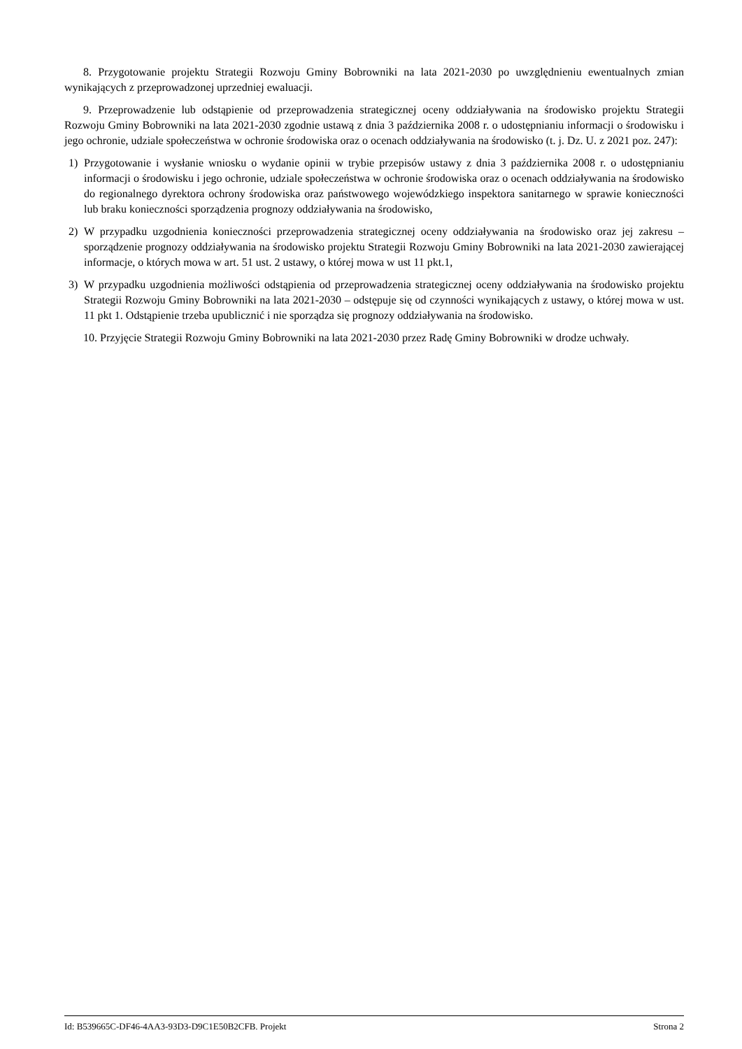8. Przygotowanie projektu Strategii Rozwoju Gminy Bobrowniki na lata 2021-2030 po uwzględnieniu ewentualnych zmian wynikających z przeprowadzonej uprzedniej ewaluacji.
9. Przeprowadzenie lub odstąpienie od przeprowadzenia strategicznej oceny oddziaływania na środowisko projektu Strategii Rozwoju Gminy Bobrowniki na lata 2021-2030 zgodnie ustawą z dnia 3 października 2008 r. o udostępnianiu informacji o środowisku i jego ochronie, udziale społeczeństwa w ochronie środowiska oraz o ocenach oddziaływania na środowisko (t. j. Dz. U. z 2021 poz. 247):
1) Przygotowanie i wysłanie wniosku o wydanie opinii w trybie przepisów ustawy z dnia 3 października 2008 r. o udostępnianiu informacji o środowisku i jego ochronie, udziale społeczeństwa w ochronie środowiska oraz o ocenach oddziaływania na środowisko do regionalnego dyrektora ochrony środowiska oraz państwowego wojewódzkiego inspektora sanitarnego w sprawie konieczności lub braku konieczności sporządzenia prognozy oddziaływania na środowisko,
2) W przypadku uzgodnienia konieczności przeprowadzenia strategicznej oceny oddziaływania na środowisko oraz jej zakresu – sporządzenie prognozy oddziaływania na środowisko projektu Strategii Rozwoju Gminy Bobrowniki na lata 2021-2030 zawierającej informacje, o których mowa w art. 51 ust. 2 ustawy, o której mowa w ust 11 pkt.1,
3) W przypadku uzgodnienia możliwości odstąpienia od przeprowadzenia strategicznej oceny oddziaływania na środowisko projektu Strategii Rozwoju Gminy Bobrowniki na lata 2021-2030 – odstępuje się od czynności wynikających z ustawy, o której mowa w ust. 11 pkt 1. Odstąpienie trzeba upublicznić i nie sporządza się prognozy oddziaływania na środowisko.
10. Przyjęcie Strategii Rozwoju Gminy Bobrowniki na lata 2021-2030 przez Radę Gminy Bobrowniki w drodze uchwały.
Id: B539665C-DF46-4AA3-93D3-D9C1E50B2CFB. Projekt Strona 2